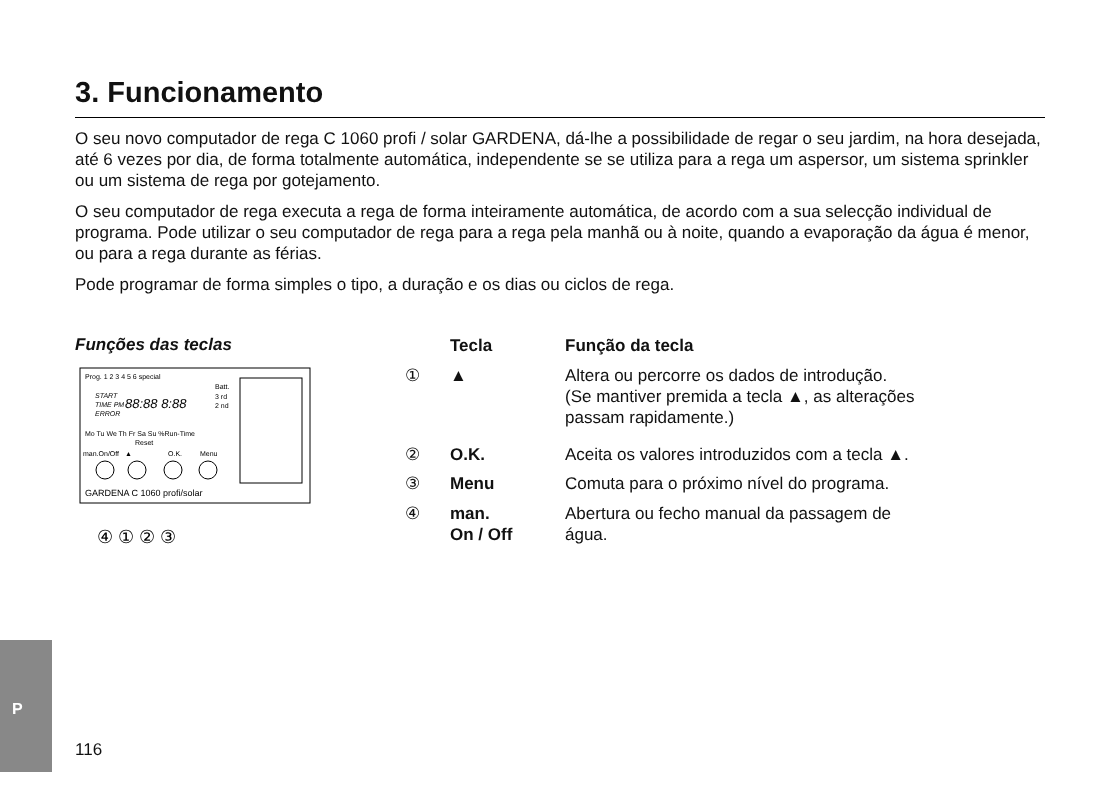3. Funcionamento
O seu novo computador de rega C 1060 profi / solar GARDENA, dá-lhe a possibilidade de regar o seu jardim, na hora desejada, até 6 vezes por dia, de forma totalmente automática, independente se se utiliza para a rega um aspersor, um sistema sprinkler ou um sistema de rega por gotejamento.
O seu computador de rega executa a rega de forma inteiramente automática, de acordo com a sua selecção individual de programa. Pode utilizar o seu computador de rega para a rega pela manhã ou à noite, quando a evaporação da água é menor, ou para a rega durante as férias.
Pode programar de forma simples o tipo, a duração e os dias ou ciclos de rega.
Funções das teclas
Prog. 1 2 3 4 5 6 special
START
TIME PM
ERROR
88:88 8:88
Batt.
3 rd
2 nd
Mo Tu We Th Fr Sa Su %Run-Time
Reset
man.On/Off
▲
O.K.
Menu
GARDENA C 1060 profi/solar
④ ① ② ③
| | Tecla | Função da tecla |
| --- | --- | --- |
| ① | ▲ | Altera ou percorre os dados de introdução. (Se mantiver premida a tecla ▲, as alterações passam rapidamente.) |
| ② | O.K. | Aceita os valores introduzidos com a tecla ▲. |
| ③ | Menu | Comuta para o próximo nível do programa. |
| ④ | man. On / Off | Abertura ou fecho manual da passagem de água. |
P
116